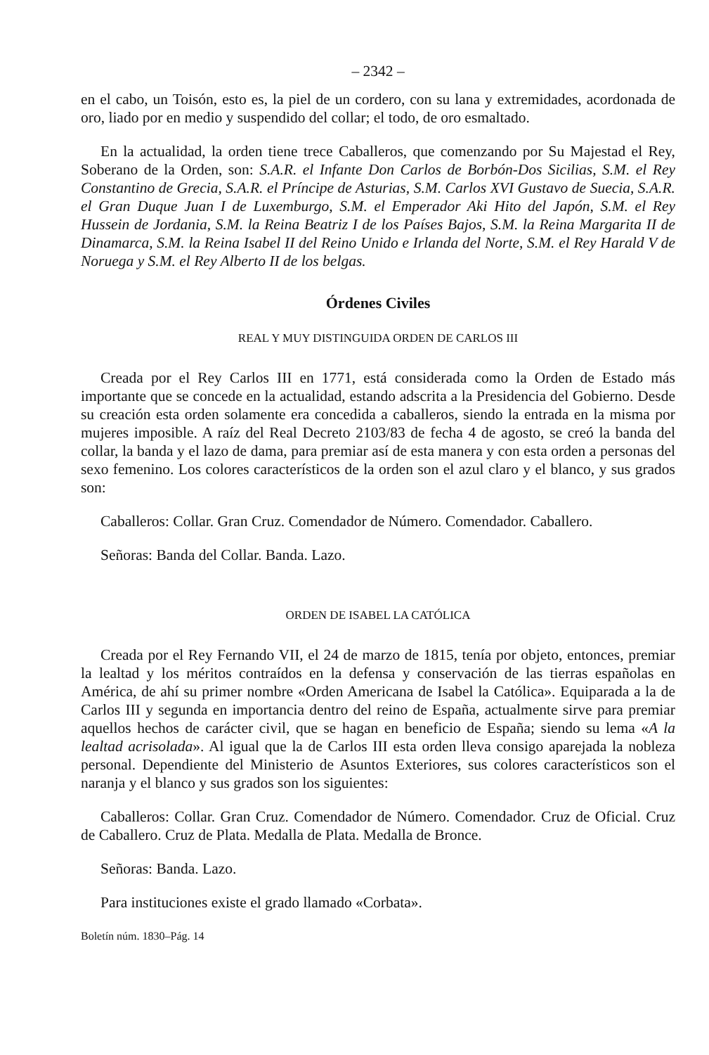– 2342 –
en el cabo, un Toisón, esto es, la piel de un cordero, con su lana y extremidades, acordonada de oro, liado por en medio y suspendido del collar; el todo, de oro esmaltado.
En la actualidad, la orden tiene trece Caballeros, que comenzando por Su Majestad el Rey, Soberano de la Orden, son: S.A.R. el Infante Don Carlos de Borbón-Dos Sicilias, S.M. el Rey Constantino de Grecia, S.A.R. el Príncipe de Asturias, S.M. Carlos XVI Gustavo de Suecia, S.A.R. el Gran Duque Juan I de Luxemburgo, S.M. el Emperador Aki Hito del Japón, S.M. el Rey Hussein de Jordania, S.M. la Reina Beatriz I de los Países Bajos, S.M. la Reina Margarita II de Dinamarca, S.M. la Reina Isabel II del Reino Unido e Irlanda del Norte, S.M. el Rey Harald V de Noruega y S.M. el Rey Alberto II de los belgas.
Órdenes Civiles
REAL Y MUY DISTINGUIDA ORDEN DE CARLOS III
Creada por el Rey Carlos III en 1771, está considerada como la Orden de Estado más importante que se concede en la actualidad, estando adscrita a la Presidencia del Gobierno. Desde su creación esta orden solamente era concedida a caballeros, siendo la entrada en la misma por mujeres imposible. A raíz del Real Decreto 2103/83 de fecha 4 de agosto, se creó la banda del collar, la banda y el lazo de dama, para premiar así de esta manera y con esta orden a personas del sexo femenino. Los colores característicos de la orden son el azul claro y el blanco, y sus grados son:
Caballeros: Collar. Gran Cruz. Comendador de Número. Comendador. Caballero.
Señoras: Banda del Collar. Banda. Lazo.
ORDEN DE ISABEL LA CATÓLICA
Creada por el Rey Fernando VII, el 24 de marzo de 1815, tenía por objeto, entonces, premiar la lealtad y los méritos contraídos en la defensa y conservación de las tierras españolas en América, de ahí su primer nombre «Orden Americana de Isabel la Católica». Equiparada a la de Carlos III y segunda en importancia dentro del reino de España, actualmente sirve para premiar aquellos hechos de carácter civil, que se hagan en beneficio de España; siendo su lema «A la lealtad acrisolada». Al igual que la de Carlos III esta orden lleva consigo aparejada la nobleza personal. Dependiente del Ministerio de Asuntos Exteriores, sus colores característicos son el naranja y el blanco y sus grados son los siguientes:
Caballeros: Collar. Gran Cruz. Comendador de Número. Comendador. Cruz de Oficial. Cruz de Caballero. Cruz de Plata. Medalla de Plata. Medalla de Bronce.
Señoras: Banda. Lazo.
Para instituciones existe el grado llamado «Corbata».
Boletín núm. 1830–Pág. 14